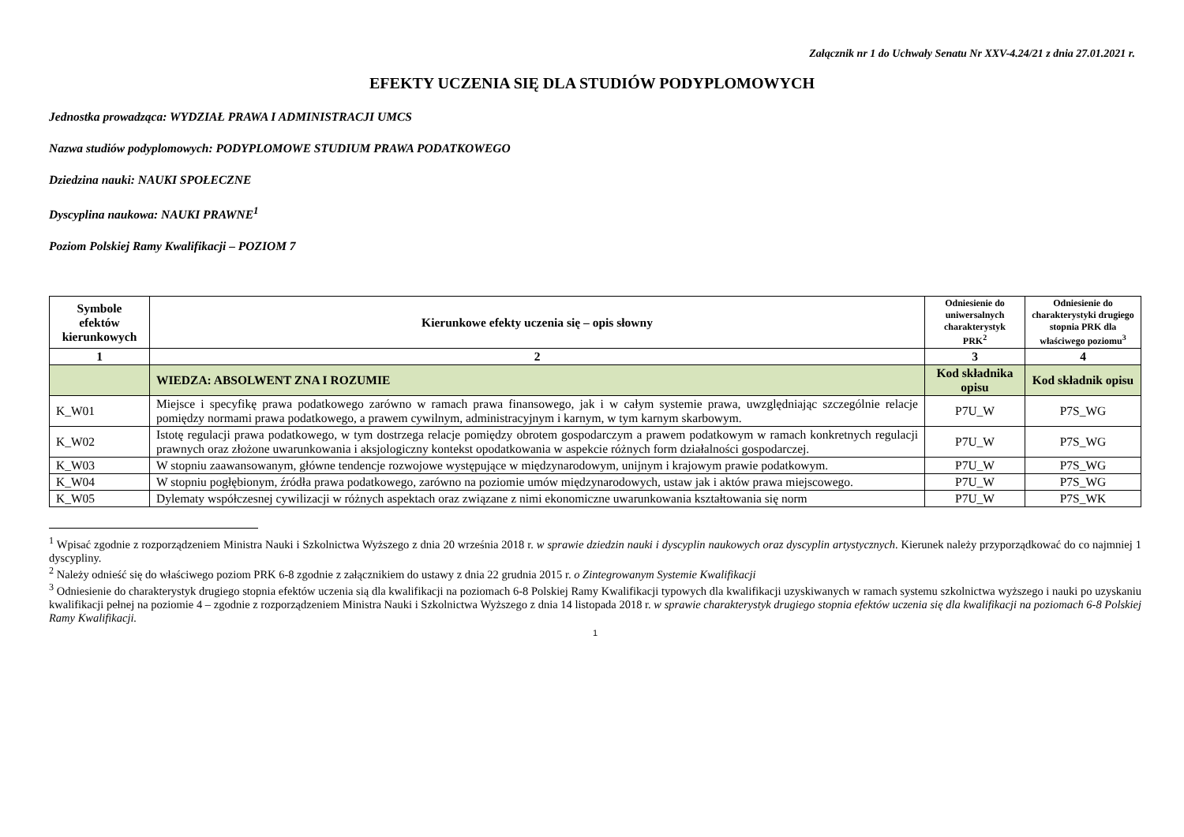Załącznik nr 1 do Uchwały Senatu Nr XXV-4.24/21 z dnia 27.01.2021 r.
EFEKTY UCZENIA SIĘ DLA STUDIÓW PODYPLOMOWYCH
Jednostka prowadząca: WYDZIAŁ PRAWA I ADMINISTRACJI UMCS
Nazwa studiów podyplomowych: PODYPLOMOWE STUDIUM PRAWA PODATKOWEGO
Dziedzina nauki: NAUKI SPOŁECZNE
Dyscyplina naukowa: NAUKI PRAWNE<sup>1</sup>
Poziom Polskiej Ramy Kwalifikacji – POZIOM 7
| Symbole efektów kierunkowych | Kierunkowe efekty uczenia się – opis słowny | Odniesienie do uniwersalnych charakterystyk PRK<sup>2</sup> | Odniesienie do charakterystyki drugiego stopnia PRK dla właściwego poziomu<sup>3</sup> |
| --- | --- | --- | --- |
| 1 | 2 | 3 | 4 |
| | WIEDZA: ABSOLWENT ZNA I ROZUMIE | Kod składnika opisu | Kod składnik opisu |
| K_W01 | Miejsce i specyfikę prawa podatkowego zarówno w ramach prawa finansowego, jak i w całym systemie prawa, uwzględniając szczególnie relacje pomiędzy normami prawa podatkowego, a prawem cywilnym, administracyjnym i karnym, w tym karnym skarbowym. | P7U_W | P7S_WG |
| K_W02 | Istotę regulacji prawa podatkowego, w tym dostrzega relacje pomiędzy obrotem gospodarczym a prawem podatkowym w ramach konkretnych regulacji prawnych oraz złożone uwarunkowania i aksjologiczny kontekst opodatkowania w aspekcie różnych form działalności gospodarczej. | P7U_W | P7S_WG |
| K_W03 | W stopniu zaawansowanym, główne tendencje rozwojowe występujące w międzynarodowym, unijnym i krajowym prawie podatkowym. | P7U_W | P7S_WG |
| K_W04 | W stopniu pogłębionym, źródła prawa podatkowego, zarówno na poziomie umów międzynarodowych, ustaw jak i aktów prawa miejscowego. | P7U_W | P7S_WG |
| K_W05 | Dylematy współczesnej cywilizacji w różnych aspektach oraz związane z nimi ekonomiczne uwarunkowania kształtowania się norm | P7U_W | P7S_WK |
<sup>1</sup> Wpisać zgodnie z rozporządzeniem Ministra Nauki i Szkolnictwa Wyższego z dnia 20 września 2018 r. w sprawie dziedzin nauki i dyscyplin naukowych oraz dyscyplin artystycznych. Kierunek należy przyporządkować do co najmniej 1 dyscypliny.
<sup>2</sup> Należy odnieść się do właściwego poziom PRK 6-8 zgodnie z załącznikiem do ustawy z dnia 22 grudnia 2015 r. o Zintegrowanym Systemie Kwalifikacji
<sup>3</sup> Odniesienie do charakterystyk drugiego stopnia efektów uczenia sią dla kwalifikacji na poziomach 6-8 Polskiej Ramy Kwalifikacji typowych dla kwalifikacji uzyskiwanych w ramach systemu szkolnictwa wyższego i nauki po uzyskaniu kwalifikacji pełnej na poziomie 4 – zgodnie z rozporządzeniem Ministra Nauki i Szkolnictwa Wyższego z dnia 14 listopada 2018 r. w sprawie charakterystyk drugiego stopnia efektów uczenia się dla kwalifikacji na poziomach 6-8 Polskiej Ramy Kwalifikacji.
1